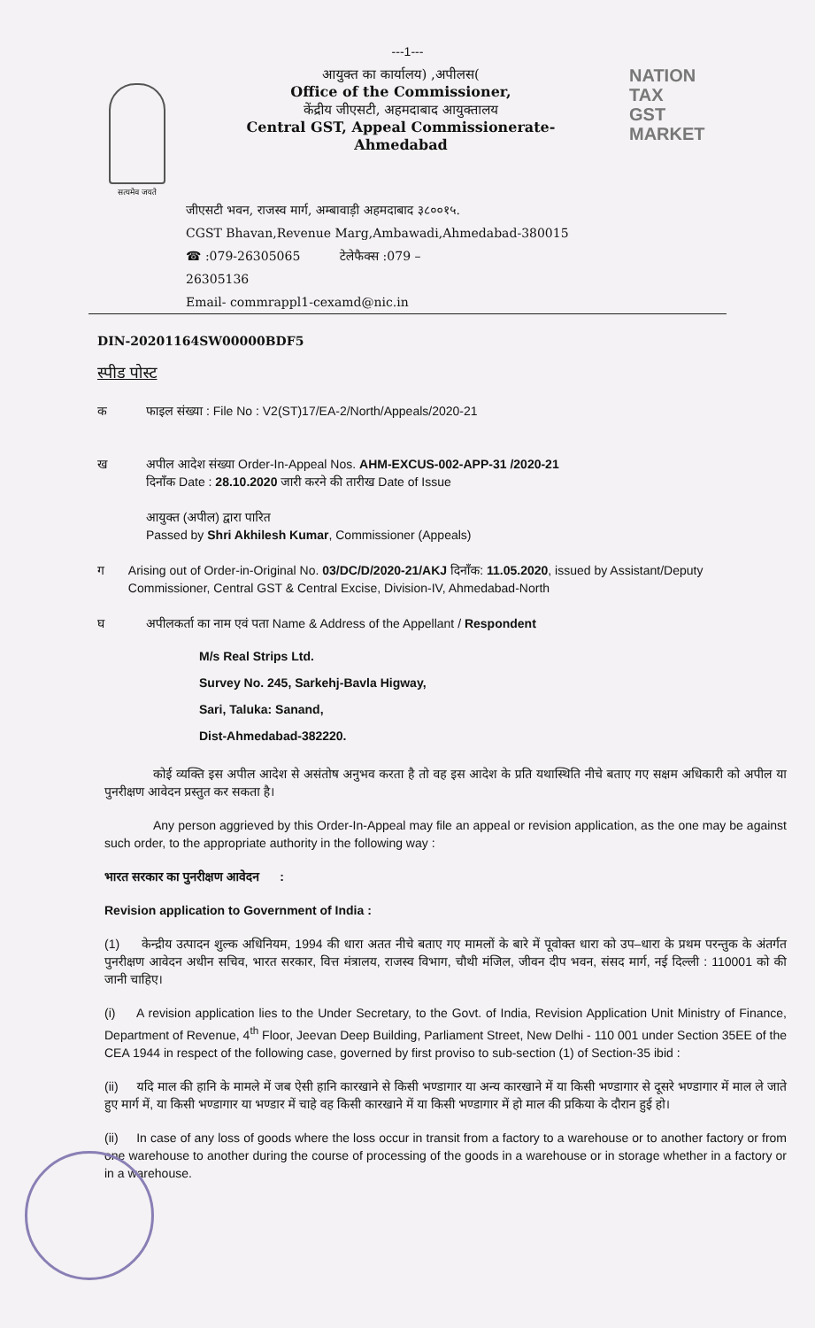---1---
सत्यमेव जयते
आयुक्त का कार्यालय) ,अपीलस(
Office of the Commissioner,
केंद्रीय जीएसटी, अहमदाबाद आयुक्तालय
Central GST, Appeal Commissionerate-
Ahmedabad
NATION
TAX
GST MARKET
जीएसटी भवन, राजस्व मार्ग, अम्बावाड़ी अहमदाबाद ३८००१५.
CGST Bhavan,Revenue Marg,Ambawadi,Ahmedabad-380015
☎ :079-26305065 टेलेफैक्स :079 –
26305136
Email- commrappl1-cexamd@nic.in
DIN-20201164SW00000BDF5
स्पीड पोस्ट
क फाइल संख्या : File No : V2(ST)17/EA-2/North/Appeals/2020-21
ख अपील आदेश संख्या Order-In-Appeal Nos. AHM-EXCUS-002-APP-31 /2020-21
दिनाँक Date : 28.10.2020 जारी करने की तारीख Date of Issue
आयुक्त (अपील) द्वारा पारित
Passed by Shri Akhilesh Kumar, Commissioner (Appeals)
ग Arising out of Order-in-Original No. 03/DC/D/2020-21/AKJ दिनाँक: 11.05.2020, issued by Assistant/Deputy Commissioner, Central GST & Central Excise, Division-IV, Ahmedabad-North
घ अपीलकर्ता का नाम एवं पता Name & Address of the Appellant / Respondent
M/s Real Strips Ltd.
Survey No. 245, Sarkehj-Bavla Higway,
Sari, Taluka: Sanand,
Dist-Ahmedabad-382220.
कोई व्यक्ति इस अपील आदेश से असंतोष अनुभव करता है तो वह इस आदेश के प्रति यथास्थिति नीचे बताए गए सक्षम अधिकारी को अपील या पुनरीक्षण आवेदन प्रस्तुत कर सकता है।
Any person aggrieved by this Order-In-Appeal may file an appeal or revision application, as the one may be against such order, to the appropriate authority in the following way :
भारत सरकार का पुनरीक्षण आवेदन :
Revision application to Government of India :
(1) केन्द्रीय उत्पादन शुल्क अधिनियम, 1994 की धारा अतत नीचे बताए गए मामलों के बारे में पूवोक्त धारा को उप–धारा के प्रथम परन्तुक के अंतर्गत पुनरीक्षण आवेदन अधीन सचिव, भारत सरकार, वित्त मंत्रालय, राजस्व विभाग, चौथी मंजिल, जीवन दीप भवन, संसद मार्ग, नई दिल्ली : 110001 को की जानी चाहिए।
(i) A revision application lies to the Under Secretary, to the Govt. of India, Revision Application Unit Ministry of Finance, Department of Revenue, 4<sup>th</sup> Floor, Jeevan Deep Building, Parliament Street, New Delhi - 110 001 under Section 35EE of the CEA 1944 in respect of the following case, governed by first proviso to sub-section (1) of Section-35 ibid :
(ii) यदि माल की हानि के मामले में जब ऐसी हानि कारखाने से किसी भण्डागार या अन्य कारखाने में या किसी भण्डागार से दूसरे भण्डागार में माल ले जाते हुए मार्ग में, या किसी भण्डागार या भण्डार में चाहे वह किसी कारखाने में या किसी भण्डागार में हो माल की प्रकिया के दौरान हुई हो।
(ii) In case of any loss of goods where the loss occur in transit from a factory to a warehouse or to another factory or from one warehouse to another during the course of processing of the goods in a warehouse or in storage whether in a factory or in a warehouse.